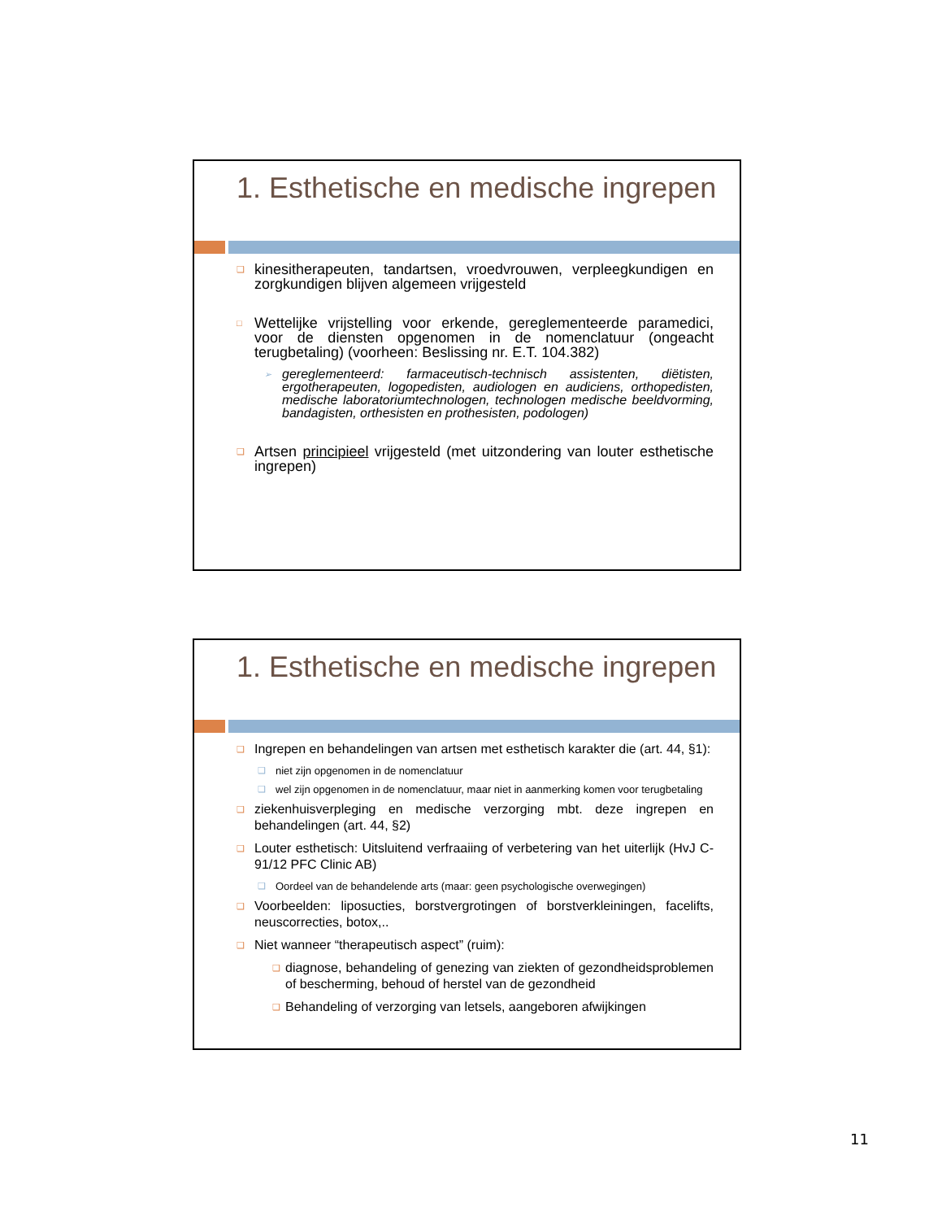1. Esthetische en medische ingrepen
❑ kinesitherapeuten, tandartsen, vroedvrouwen, verpleegkundigen en zorgkundigen blijven algemeen vrijgesteld
□ Wettelijke vrijstelling voor erkende, gereglementeerde paramedici, voor de diensten opgenomen in de nomenclatuur (ongeacht terugbetaling) (voorheen: Beslissing nr. E.T. 104.382)
➢ gereglementeerd: farmaceutisch-technisch assistenten, diëtisten, ergotherapeuten, logopedisten, audiologen en audiciens, orthopedisten, medische laboratoriumtechnologen, technologen medische beeldvorming, bandagisten, orthesisten en prothesisten, podologen)
❑ Artsen principieel vrijgesteld (met uitzondering van louter esthetische ingrepen)
1. Esthetische en medische ingrepen
❑ Ingrepen en behandelingen van artsen met esthetisch karakter die (art. 44, §1):
❑ niet zijn opgenomen in de nomenclatuur
❑ wel zijn opgenomen in de nomenclatuur, maar niet in aanmerking komen voor terugbetaling
❑ ziekenhuisverpleging en medische verzorging mbt. deze ingrepen en behandelingen (art. 44, §2)
❑ Louter esthetisch: Uitsluitend verfraaiing of verbetering van het uiterlijk (HvJ C-91/12 PFC Clinic AB)
❑ Oordeel van de behandelende arts (maar: geen psychologische overwegingen)
❑ Voorbeelden: liposucties, borstvergrotingen of borstverkleiningen, facelifts, neuscorrecties, botox,..
❑ Niet wanneer “therapeutisch aspect” (ruim):
❑ diagnose, behandeling of genezing van ziekten of gezondheidsproblemen of bescherming, behoud of herstel van de gezondheid
❑ Behandeling of verzorging van letsels, aangeboren afwijkingen
11